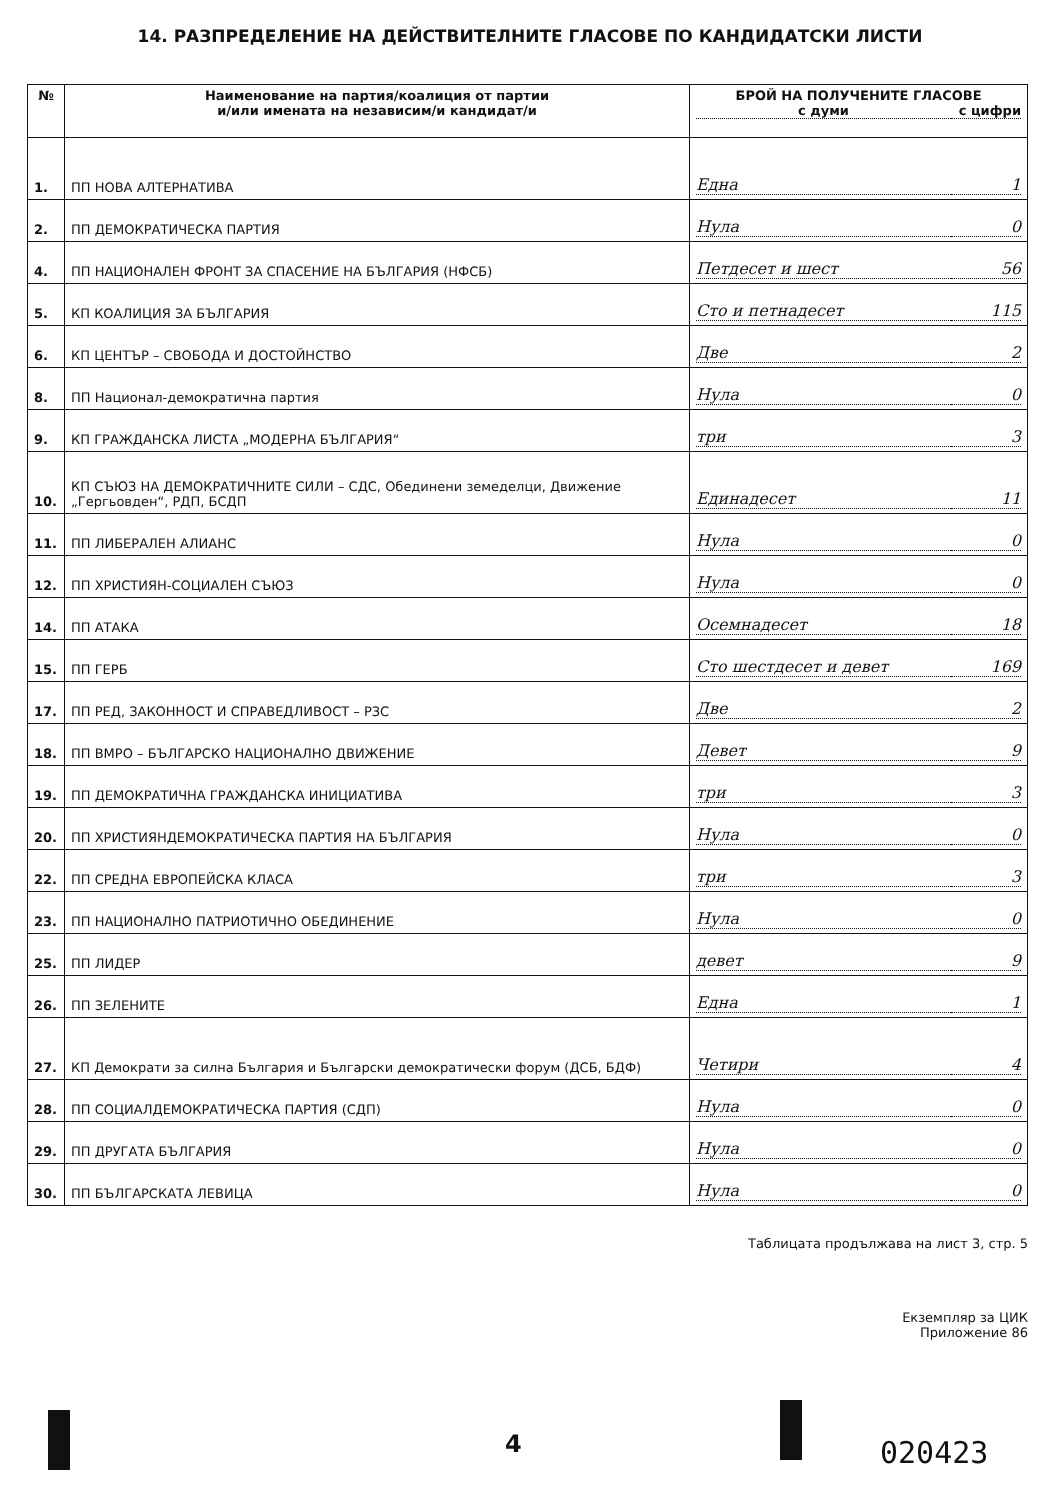14. РАЗПРЕДЕЛЕНИЕ НА ДЕЙСТВИТЕЛНИТЕ ГЛАСОВЕ ПО КАНДИДАТСКИ ЛИСТИ
| № | Наименование на партия/коалиция от партии и/или имената на независим/и кандидат/и | БРОЙ НА ПОЛУЧЕНИТЕ ГЛАСОВЕ с думи с цифри |
| --- | --- | --- |
| 1. | ПП НОВА АЛТЕРНАТИВА | Една 1 |
| 2. | ПП ДЕМОКРАТИЧЕСКА ПАРТИЯ | Нула 0 |
| 4. | ПП НАЦИОНАЛЕН ФРОНТ ЗА СПАСЕНИЕ НА БЪЛГАРИЯ (НФСБ) | Петдесет и шест 56 |
| 5. | КП КОАЛИЦИЯ ЗА БЪЛГАРИЯ | Сто и петнадесет 115 |
| 6. | КП ЦЕНТЪР – СВОБОДА И ДОСТОЙНСТВО | Две 2 |
| 8. | ПП Национал-демократична партия | Нула 0 |
| 9. | КП ГРАЖДАНСКА ЛИСТА „МОДЕРНА БЪЛГАРИЯ“ | три 3 |
| 10. | КП СЪЮЗ НА ДЕМОКРАТИЧНИТЕ СИЛИ – СДС, Обединени земеделци, Движение „Гергьовден“, РДП, БСДП | Единадесет 11 |
| 11. | ПП ЛИБЕРАЛЕН АЛИАНС | Нула 0 |
| 12. | ПП ХРИСТИЯН-СОЦИАЛЕН СЪЮЗ | Нула 0 |
| 14. | ПП АТАКА | Осемнадесет 18 |
| 15. | ПП ГЕРБ | Сто шестдесет и девет 169 |
| 17. | ПП РЕД, ЗАКОННОСТ И СПРАВЕДЛИВОСТ – РЗС | Две 2 |
| 18. | ПП ВМРО – БЪЛГАРСКО НАЦИОНАЛНО ДВИЖЕНИЕ | Девет 9 |
| 19. | ПП ДЕМОКРАТИЧНА ГРАЖДАНСКА ИНИЦИАТИВА | три 3 |
| 20. | ПП ХРИСТИЯНДЕМОКРАТИЧЕСКА ПАРТИЯ НА БЪЛГАРИЯ | Нула 0 |
| 22. | ПП СРЕДНА ЕВРОПЕЙСКА КЛАСА | три 3 |
| 23. | ПП НАЦИОНАЛНО ПАТРИОТИЧНО ОБЕДИНЕНИЕ | Нула 0 |
| 25. | ПП ЛИДЕР | девет 9 |
| 26. | ПП ЗЕЛЕНИТЕ | Една 1 |
| 27. | КП Демократи за силна България и Български демократически форум (ДСБ, БДФ) | Четири 4 |
| 28. | ПП СОЦИАЛДЕМОКРАТИЧЕСКА ПАРТИЯ (СДП) | Нула 0 |
| 29. | ПП ДРУГАТА БЪЛГАРИЯ | Нула 0 |
| 30. | ПП БЪЛГАРСКАТА ЛЕВИЦА | Нула 0 |
Таблицата продължава на лист 3, стр. 5
Екземпляр за ЦИК
Приложение 86
4 020423